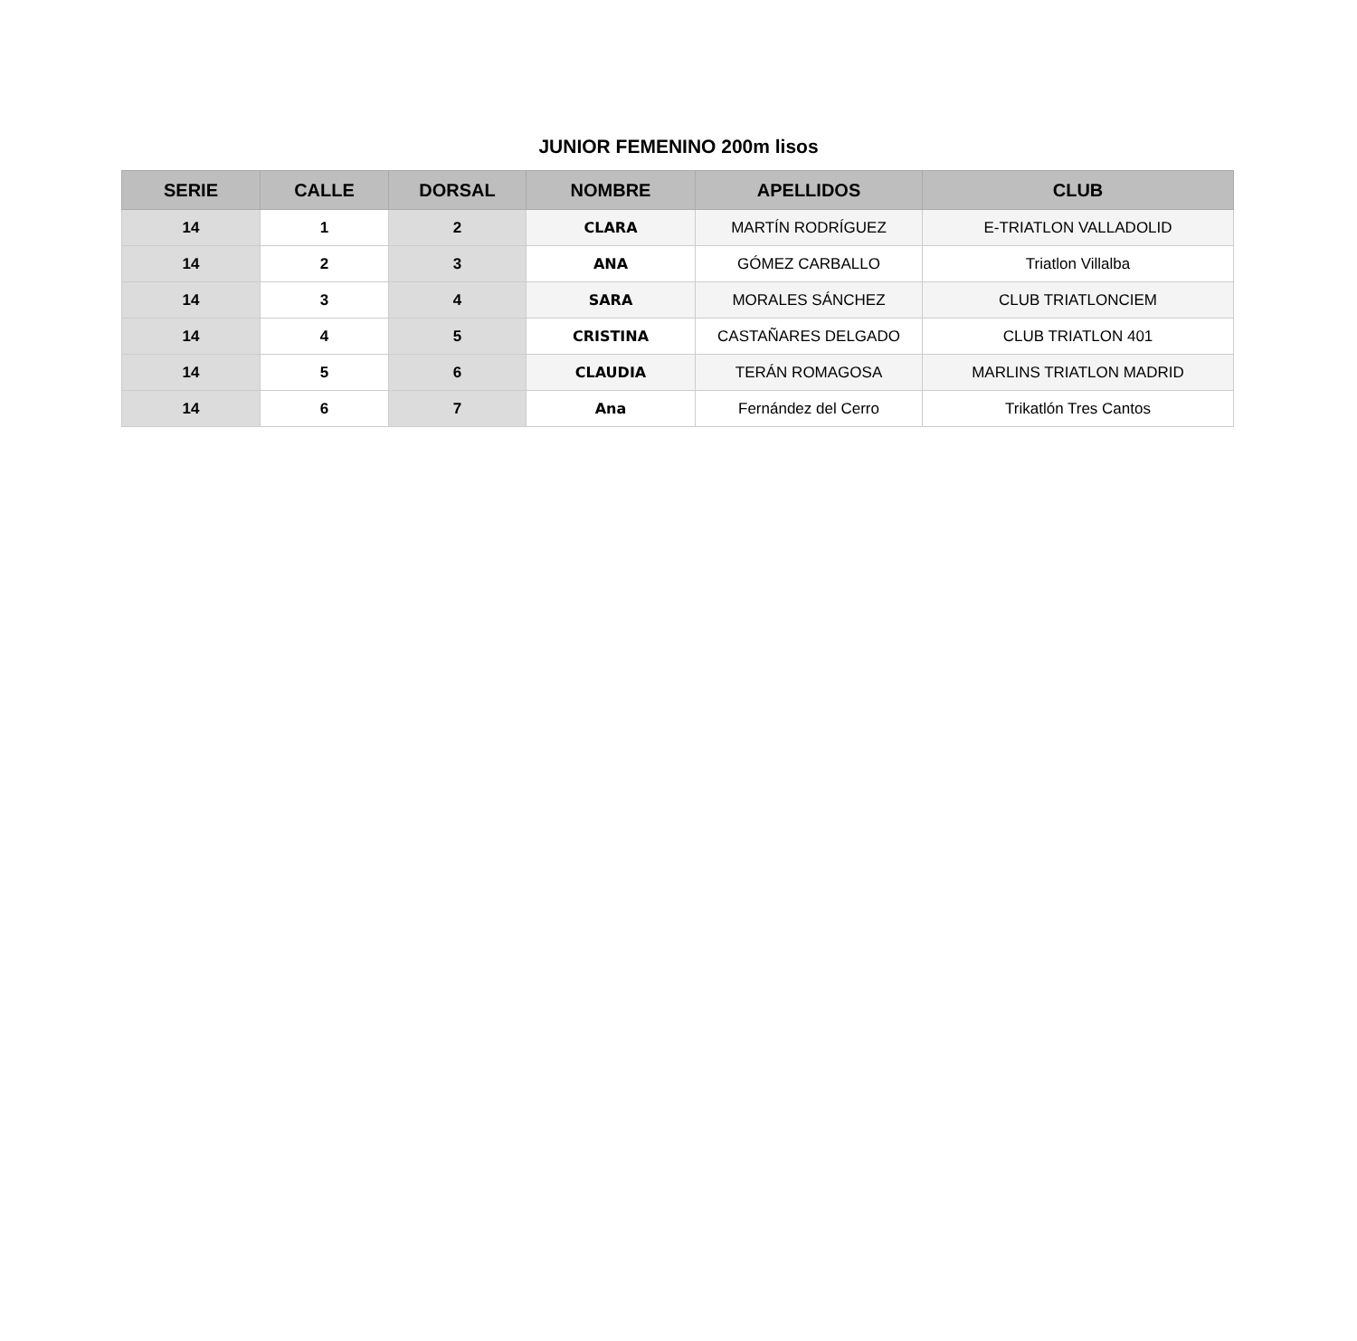JUNIOR FEMENINO 200m lisos
| SERIE | CALLE | DORSAL | NOMBRE | APELLIDOS | CLUB |
| --- | --- | --- | --- | --- | --- |
| 14 | 1 | 2 | CLARA | MARTÍN RODRÍGUEZ | E-TRIATLON VALLADOLID |
| 14 | 2 | 3 | ANA | GÓMEZ CARBALLO | Triatlon Villalba |
| 14 | 3 | 4 | SARA | MORALES SÁNCHEZ | CLUB TRIATLONCIEM |
| 14 | 4 | 5 | CRISTINA | CASTAÑARES DELGADO | CLUB TRIATLON 401 |
| 14 | 5 | 6 | CLAUDIA | TERÁN ROMAGOSA | MARLINS TRIATLON MADRID |
| 14 | 6 | 7 | Ana | Fernández del Cerro | Trikatlón Tres Cantos |